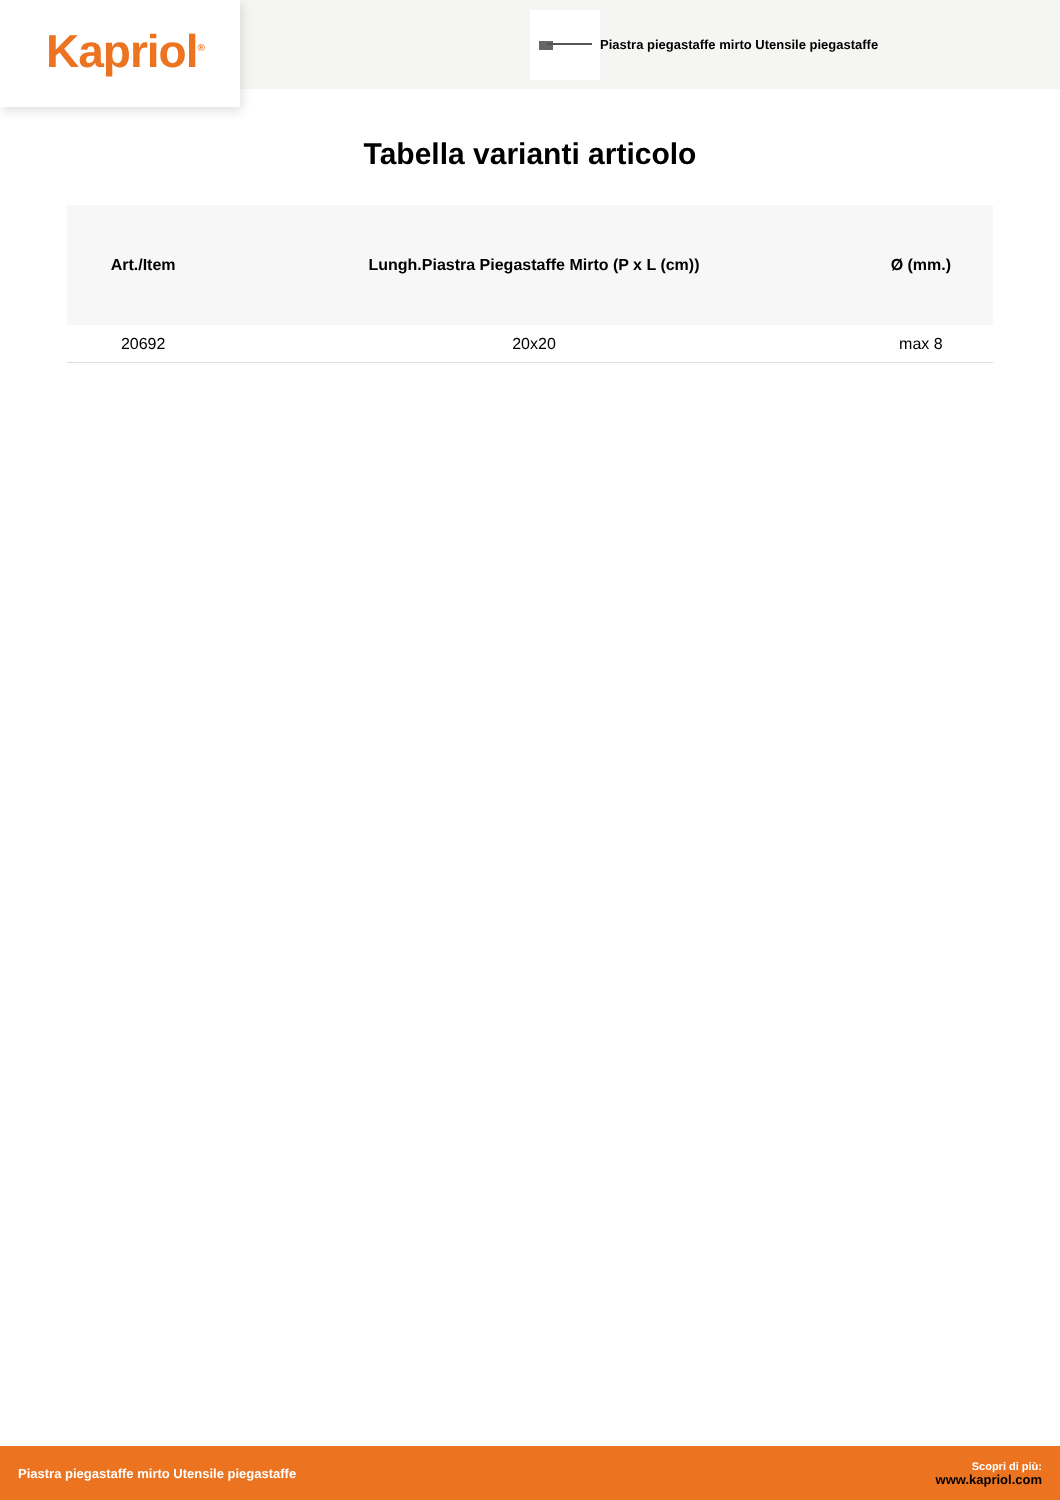Kapriol<sup>®</sup>
Piastra piegastaffe mirto Utensile piegastaffe
Tabella varianti articolo
| Art./Item | Lungh.Piastra Piegastaffe Mirto (P x L (cm)) | Ø (mm.) |
| --- | --- | --- |
| 20692 | 20x20 | max 8 |
Piastra piegastaffe mirto Utensile piegastaffe
Scopri di più:
www.kapriol.com